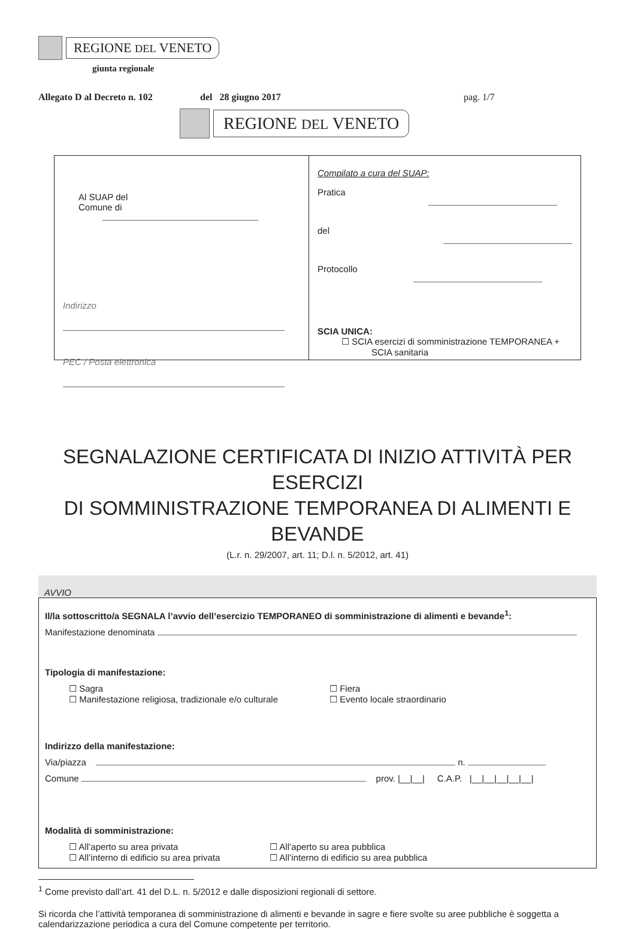REGIONE DEL VENETO
giunta regionale
Allegato D al Decreto n. 102 del 28 giugno 2017 pag. 1/7
REGIONE DEL VENETO
Al SUAP del
Comune di
Indirizzo
PEC / Posta elettronica
Compilato a cura del SUAP:
Pratica
del
Protocollo
SCIA UNICA:
☐ SCIA esercizi di somministrazione TEMPORANEA +
SCIA sanitaria
SEGNALAZIONE CERTIFICATA DI INIZIO ATTIVITÀ PER ESERCIZI
DI SOMMINISTRAZIONE TEMPORANEA DI ALIMENTI E BEVANDE
(L.r. n. 29/2007, art. 11; D.l. n. 5/2012, art. 41)
AVVIO
Il/la sottoscritto/a SEGNALA l’avvio dell’esercizio TEMPORANEO di somministrazione di alimenti e bevande<sup>1</sup>:
Manifestazione denominata
Tipologia di manifestazione:
☐ Sagra
☐ Manifestazione religiosa, tradizionale e/o culturale
☐ Fiera
☐ Evento locale straordinario
Indirizzo della manifestazione:
Via/piazza n.
Comune prov. |__|__| C.A.P. |__|__|__|__|__|
Modalità di somministrazione:
☐ All’aperto su area privata
☐ All’interno di edificio su area privata
☐ All’aperto su area pubblica
☐ All’interno di edificio su area pubblica
<sup>1</sup> Come previsto dall’art. 41 del D.L. n. 5/2012 e dalle disposizioni regionali di settore.
Si ricorda che l’attività temporanea di somministrazione di alimenti e bevande in sagre e fiere svolte su aree pubbliche è soggetta a calendarizzazione periodica a cura del Comune competente per territorio.